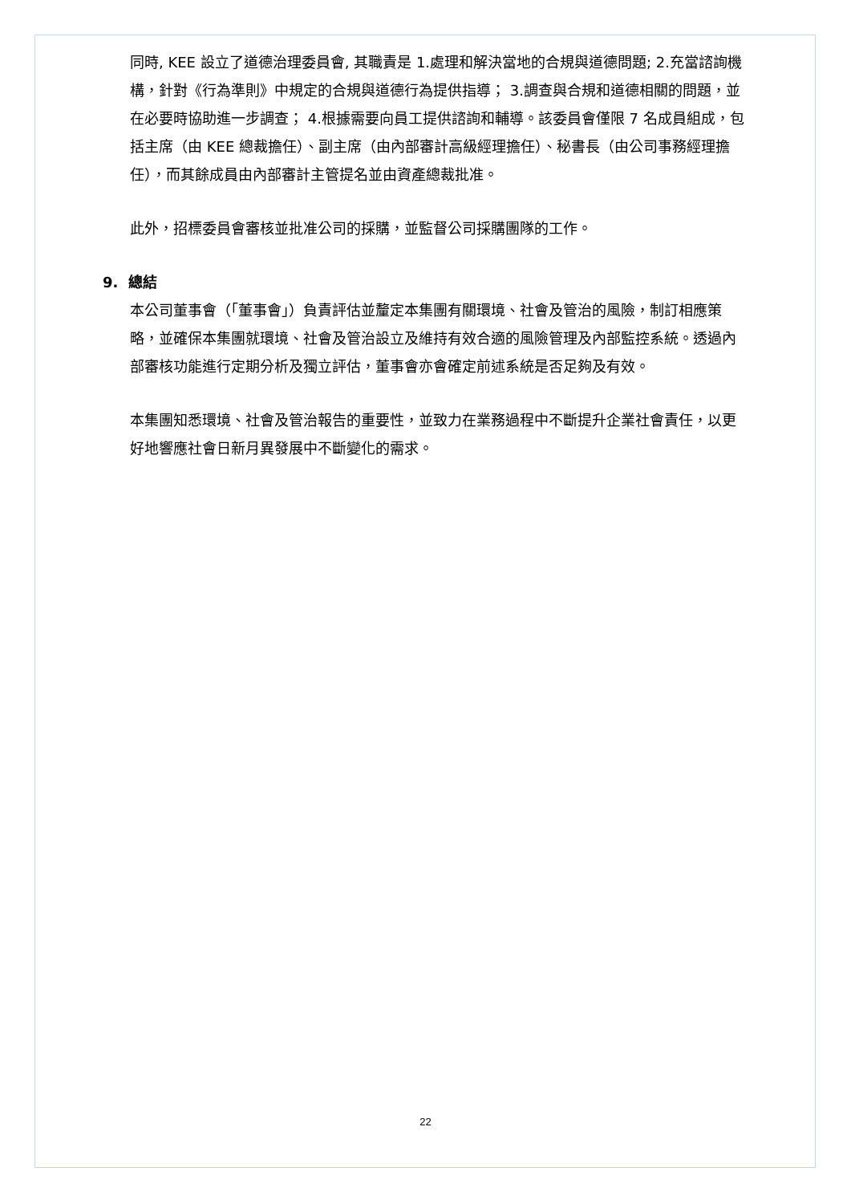同時, KEE 設立了道德治理委員會, 其職責是 1.處理和解決當地的合規與道德問題; 2.充當諮詢機構，針對《行為準則》中規定的合規與道德行為提供指導； 3.調查與合規和道德相關的問題，並在必要時協助進一步調查； 4.根據需要向員工提供諮詢和輔導。該委員會僅限 7 名成員組成，包括主席（由 KEE 總裁擔任）、副主席（由內部審計高級經理擔任）、秘書長（由公司事務經理擔任），而其餘成員由內部審計主管提名並由資產總裁批准。
此外，招標委員會審核並批准公司的採購，並監督公司採購團隊的工作。
9. 總結
本公司董事會（「董事會」）負責評估並釐定本集團有關環境、社會及管治的風險，制訂相應策略，並確保本集團就環境、社會及管治設立及維持有效合適的風險管理及內部監控系統。透過內部審核功能進行定期分析及獨立評估，董事會亦會確定前述系統是否足夠及有效。
本集團知悉環境、社會及管治報告的重要性，並致力在業務過程中不斷提升企業社會責任，以更好地響應社會日新月異發展中不斷變化的需求。
22